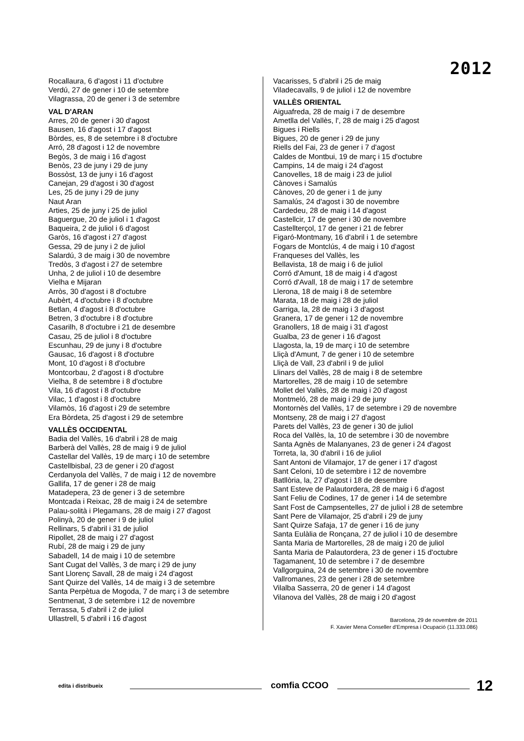2012
Rocallaura, 6 d'agost i 11 d'octubre
Verdú, 27 de gener i 10 de setembre
Vilagrassa, 20 de gener i 3 de setembre
VAL D'ARAN
Arres, 20 de gener i 30 d'agost
Bausen, 16 d'agost i 17 d'agost
Bòrdes, es, 8 de setembre i 8 d'octubre
Arró, 28 d'agost i 12 de novembre
Begòs, 3 de maig i 16 d'agost
Benòs, 23 de juny i 29 de juny
Bossòst, 13 de juny i 16 d'agost
Canejan, 29 d'agost i 30 d'agost
Les, 25 de juny i 29 de juny
Naut Aran
Arties, 25 de juny i 25 de juliol
Baguergue, 20 de juliol i 1 d'agost
Baqueira, 2 de juliol i 6 d'agost
Garòs, 16 d'agost i 27 d'agost
Gessa, 29 de juny i 2 de juliol
Salardú, 3 de maig i 30 de novembre
Tredòs, 3 d'agost i 27 de setembre
Unha, 2 de juliol i 10 de desembre
Vielha e Mijaran
Arròs, 30 d'agost i 8 d'octubre
Aubèrt, 4 d'octubre i 8 d'octubre
Betlan, 4 d'agost i 8 d'octubre
Betren, 3 d'octubre i 8 d'octubre
Casarilh, 8 d'octubre i 21 de desembre
Casau, 25 de juliol i 8 d'octubre
Escunhau, 29 de juny i 8 d'octubre
Gausac, 16 d'agost i 8 d'octubre
Mont, 10 d'agost i 8 d'octubre
Montcorbau, 2 d'agost i 8 d'octubre
Vielha, 8 de setembre i 8 d'octubre
Vila, 16 d'agost i 8 d'octubre
Vilac, 1 d'agost i 8 d'octubre
Vilamòs, 16 d'agost i 29 de setembre
Era Bòrdeta, 25 d'agost i 29 de setembre
VALLÈS OCCIDENTAL
Badia del Vallès, 16 d'abril i 28 de maig
Barberà del Vallès, 28 de maig i 9 de juliol
Castellar del Vallès, 19 de març i 10 de setembre
Castellbisbal, 23 de gener i 20 d'agost
Cerdanyola del Vallès, 7 de maig i 12 de novembre
Gallifa, 17 de gener i 28 de maig
Matadepera, 23 de gener i 3 de setembre
Montcada i Reixac, 28 de maig i 24 de setembre
Palau-solità i Plegamans, 28 de maig i 27 d'agost
Polinyà, 20 de gener i 9 de juliol
Rellinars, 5 d'abril i 31 de juliol
Ripollet, 28 de maig i 27 d'agost
Rubí, 28 de maig i 29 de juny
Sabadell, 14 de maig i 10 de setembre
Sant Cugat del Vallès, 3 de març i 29 de juny
Sant Llorenç Savall, 28 de maig i 24 d'agost
Sant Quirze del Vallès, 14 de maig i 3 de setembre
Santa Perpètua de Mogoda, 7 de març i 3 de setembre
Sentmenat, 3 de setembre i 12 de novembre
Terrassa, 5 d'abril i 2 de juliol
Ullastrell, 5 d'abril i 16 d'agost
Vacarisses, 5 d'abril i 25 de maig
Viladecavalls, 9 de juliol i 12 de novembre
VALLÈS ORIENTAL
Aiguafreda, 28 de maig i 7 de desembre
Ametlla del Vallès, l', 28 de maig i 25 d'agost
Bigues i Riells
Bigues, 20 de gener i 29 de juny
Riells del Fai, 23 de gener i 7 d'agost
Caldes de Montbui, 19 de març i 15 d'octubre
Campins, 14 de maig i 24 d'agost
Canovelles, 18 de maig i 23 de juliol
Cànoves i Samalús
Cànoves, 20 de gener i 1 de juny
Samalús, 24 d'agost i 30 de novembre
Cardedeu, 28 de maig i 14 d'agost
Castellcir, 17 de gener i 30 de novembre
Castellterçol, 17 de gener i 21 de febrer
Figaró-Montmany, 16 d'abril i 1 de setembre
Fogars de Montclús, 4 de maig i 10 d'agost
Franqueses del Vallès, les
Bellavista, 18 de maig i 6 de juliol
Corró d'Amunt, 18 de maig i 4 d'agost
Corró d'Avall, 18 de maig i 17 de setembre
Llerona, 18 de maig i 8 de setembre
Marata, 18 de maig i 28 de juliol
Garriga, la, 28 de maig i 3 d'agost
Granera, 17 de gener i 12 de novembre
Granollers, 18 de maig i 31 d'agost
Gualba, 23 de gener i 16 d'agost
Llagosta, la, 19 de març i 10 de setembre
Lliçà d'Amunt, 7 de gener i 10 de setembre
Lliçà de Vall, 23 d'abril i 9 de juliol
Llinars del Vallès, 28 de maig i 8 de setembre
Martorelles, 28 de maig i 10 de setembre
Mollet del Vallès, 28 de maig i 20 d'agost
Montmeló, 28 de maig i 29 de juny
Montornès del Vallès, 17 de setembre i 29 de novembre
Montseny, 28 de maig i 27 d'agost
Parets del Vallès, 23 de gener i 30 de juliol
Roca del Vallès, la, 10 de setembre i 30 de novembre
Santa Agnès de Malanyanes, 23 de gener i 24 d'agost
Torreta, la, 30 d'abril i 16 de juliol
Sant Antoni de Vilamajor, 17 de gener i 17 d'agost
Sant Celoni, 10 de setembre i 12 de novembre
Batllòria, la, 27 d'agost i 18 de desembre
Sant Esteve de Palautordera, 28 de maig i 6 d'agost
Sant Feliu de Codines, 17 de gener i 14 de setembre
Sant Fost de Campsentelles, 27 de juliol i 28 de setembre
Sant Pere de Vilamajor, 25 d'abril i 29 de juny
Sant Quirze Safaja, 17 de gener i 16 de juny
Santa Eulàlia de Ronçana, 27 de juliol i 10 de desembre
Santa Maria de Martorelles, 28 de maig i 20 de juliol
Santa Maria de Palautordera, 23 de gener i 15 d'octubre
Tagamanent, 10 de setembre i 7 de desembre
Vallgorguina, 24 de setembre i 30 de novembre
Vallromanes, 23 de gener i 28 de setembre
Vilalba Sasserra, 20 de gener i 14 d'agost
Vilanova del Vallès, 28 de maig i 20 d'agost
Barcelona, 29 de novembre de 2011
F. Xavier Mena Conseller d'Empresa i Ocupació (11.333.086)
edita i distribueix
comfia CCOO
12